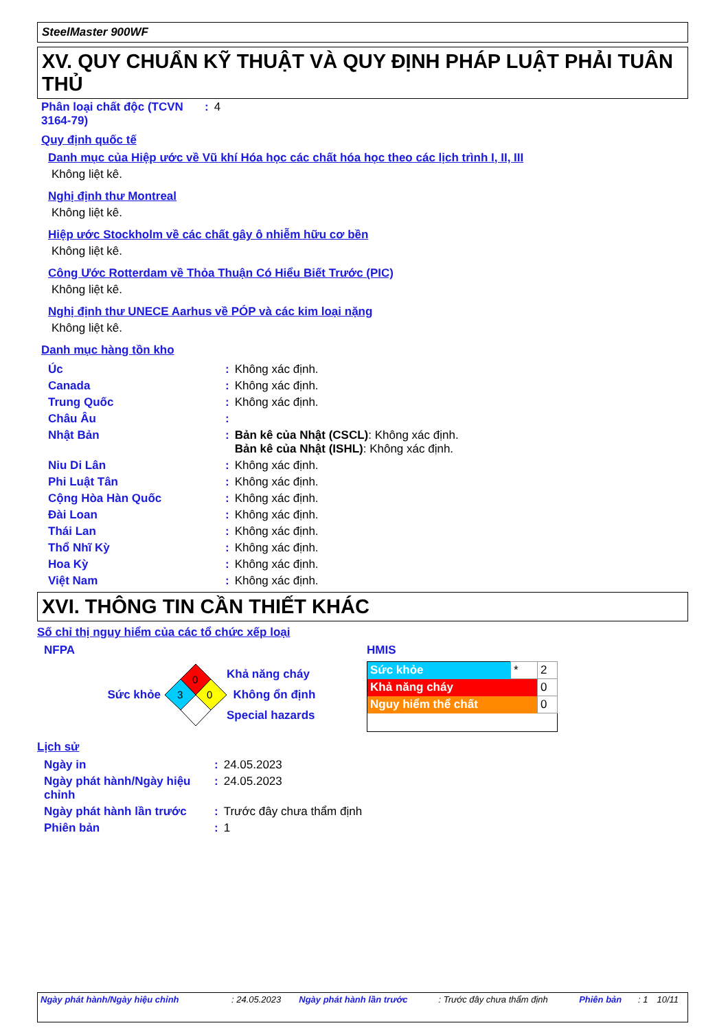SteelMaster 900WF
XV. QUY CHUẨN KỸ THUẬT VÀ QUY ĐỊNH PHÁP LUẬT PHẢI TUÂN THỦ
| Phân loại chất độc (TCVN 3164-79) | : | 4 |
Quy định quốc tế
Danh mục của Hiệp ước về Vũ khí Hóa học các chất hóa học theo các lịch trình I, II, III
Không liệt kê.
Nghị định thư Montreal
Không liệt kê.
Hiệp ước Stockholm về các chất gây ô nhiễm hữu cơ bền
Không liệt kê.
Công Ước Rotterdam về Thỏa Thuận Có Hiểu Biết Trước (PIC)
Không liệt kê.
Nghị định thư UNECE Aarhus về PÓP và các kim loại nặng
Không liệt kê.
Danh mục hàng tồn kho
| Úc | : | Không xác định. |
| Canada | : | Không xác định. |
| Trung Quốc | : | Không xác định. |
| Châu Âu | : | |
| Nhật Bản | : | Bản kê của Nhật (CSCL) : Không xác định. Bản kê của Nhật (ISHL) : Không xác định. |
| Niu Di Lân | : | Không xác định. |
| Phi Luật Tân | : | Không xác định. |
| Cộng Hòa Hàn Quốc | : | Không xác định. |
| Đài Loan | : | Không xác định. |
| Thái Lan | : | Không xác định. |
| Thổ Nhĩ Kỳ | : | Không xác định. |
| Hoa Kỳ | : | Không xác định. |
| Việt Nam | : | Không xác định. |
XVI. THÔNG TIN CẦN THIẾT KHÁC
Số chỉ thị nguy hiểm của các tổ chức xếp loại
NFPA
Sức khỏe
0
3
0
Khả năng cháy
Không ổn định
Special hazards
HMIS
| Sức khỏe | * | 2 |
| Khả năng cháy | | 0 |
| Nguy hiểm thể chất | | 0 |
Lịch sử
| Ngày in | : | 24.05.2023 |
| Ngày phát hành/Ngày hiệu chỉnh | : | 24.05.2023 |
| Ngày phát hành lần trước | : | Trước đây chưa thẩm định |
| Phiên bản | : | 1 |
| Ngày phát hành/Ngày hiệu chỉnh | : 24.05.2023 | Ngày phát hành lần trước | : Trước đây chưa thẩm định | Phiên bản | : 1 | 10/11 |